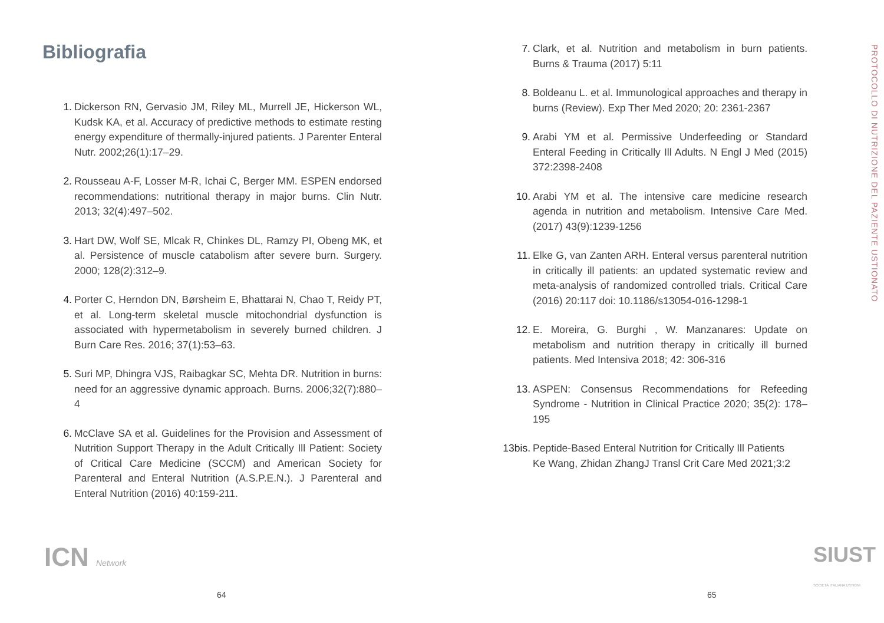Bibliografia
1. Dickerson RN, Gervasio JM, Riley ML, Murrell JE, Hickerson WL, Kudsk KA, et al. Accuracy of predictive methods to estimate resting energy expenditure of thermally-injured patients. J Parenter Enteral Nutr. 2002;26(1):17–29.
2. Rousseau A-F, Losser M-R, Ichai C, Berger MM. ESPEN endorsed recommendations: nutritional therapy in major burns. Clin Nutr. 2013; 32(4):497–502.
3. Hart DW, Wolf SE, Mlcak R, Chinkes DL, Ramzy PI, Obeng MK, et al. Persistence of muscle catabolism after severe burn. Surgery. 2000; 128(2):312–9.
4. Porter C, Herndon DN, Børsheim E, Bhattarai N, Chao T, Reidy PT, et al. Long-term skeletal muscle mitochondrial dysfunction is associated with hypermetabolism in severely burned children. J Burn Care Res. 2016; 37(1):53–63.
5. Suri MP, Dhingra VJS, Raibagkar SC, Mehta DR. Nutrition in burns: need for an aggressive dynamic approach. Burns. 2006;32(7):880–4
6. McClave SA et al. Guidelines for the Provision and Assessment of Nutrition Support Therapy in the Adult Critically Ill Patient: Society of Critical Care Medicine (SCCM) and American Society for Parenteral and Enteral Nutrition (A.S.P.E.N.). J Parenteral and Enteral Nutrition (2016) 40:159-211.
ICN Network
64
7. Clark, et al. Nutrition and metabolism in burn patients. Burns & Trauma (2017) 5:11
8. Boldeanu L. et al. Immunological approaches and therapy in burns (Review). Exp Ther Med 2020; 20: 2361-2367
9. Arabi YM et al. Permissive Underfeeding or Standard Enteral Feeding in Critically Ill Adults. N Engl J Med (2015) 372:2398-2408
10. Arabi YM et al. The intensive care medicine research agenda in nutrition and metabolism. Intensive Care Med. (2017) 43(9):1239-1256
11. Elke G, van Zanten ARH. Enteral versus parenteral nutrition in critically ill patients: an updated systematic review and meta-analysis of randomized controlled trials. Critical Care (2016) 20:117 doi: 10.1186/s13054-016-1298-1
12. E. Moreira, G. Burghi , W. Manzanares: Update on metabolism and nutrition therapy in critically ill burned patients. Med Intensiva 2018; 42: 306-316
13. ASPEN: Consensus Recommendations for Refeeding Syndrome - Nutrition in Clinical Practice 2020; 35(2): 178–195
13bis. Peptide-Based Enteral Nutrition for Critically Ill Patients
Ke Wang, Zhidan ZhangJ Transl Crit Care Med 2021;3:2
PROTOCOLLO DI NUTRIZIONE DEL PAZIENTE USTIONATO
SIUST SOCIETÀ ITALIANA USTIONI
65